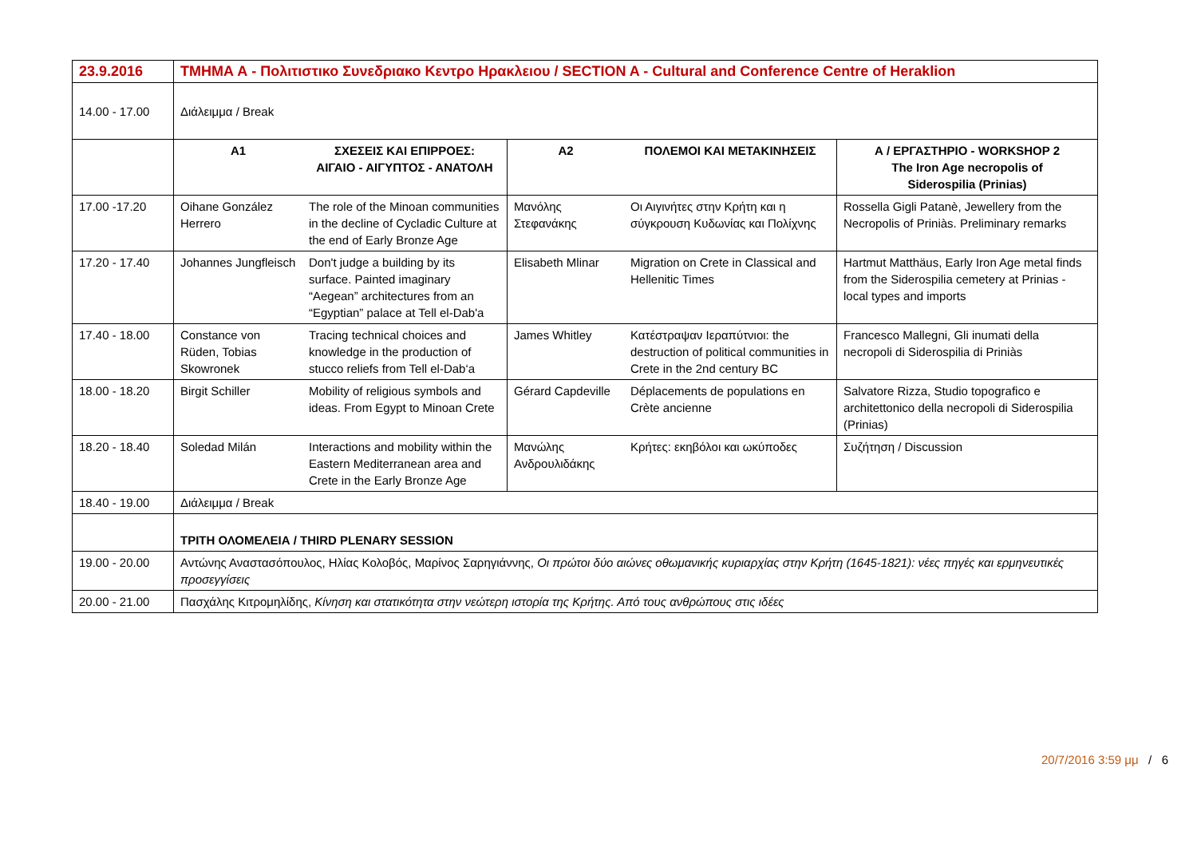| 23.9.2016 | ΤΜΗΜΑ Α - Πολιτιστικο Συνεδριακο Κεντρο Ηρακλειου / SECTION A - Cultural and Conference Centre of Heraklion | | | | |
| 14.00 - 17.00 | Διάλειμμα / Break | | | | |
| | A1 | ΣΧΕΣΕΙΣ ΚΑΙ ΕΠΙΡΡΟΕΣ: ΑΙΓΑΙΟ - ΑΙΓΥΠΤΟΣ - ΑΝΑΤΟΛΗ | A2 | ΠΟΛΕΜΟΙ ΚΑΙ ΜΕΤΑΚΙΝΗΣΕΙΣ | Α / ΕΡΓΑΣΤΗΡΙΟ - WORKSHOP 2 The Iron Age necropolis of Siderospilia (Prinias) |
| 17.00 -17.20 | Oihane González Herrero | The role of the Minoan communities in the decline of Cycladic Culture at the end of Early Bronze Age | Μανόλης Στεφανάκης | Οι Αιγινήτες στην Κρήτη και η σύγκρουση Κυδωνίας και Πολίχνης | Rossella Gigli Patanè, Jewellery from the Necropolis of Priniàs. Preliminary remarks |
| 17.20 - 17.40 | Johannes Jungfleisch | Don't judge a building by its surface. Painted imaginary “Aegean” architectures from an “Egyptian” palace at Tell el-Dab'a | Elisabeth Mlinar | Migration on Crete in Classical and Hellenitic Times | Hartmut Matthäus, Early Iron Age metal finds from the Siderospilia cemetery at Prinias - local types and imports |
| 17.40 - 18.00 | Constance von Rüden, Tobias Skowronek | Tracing technical choices and knowledge in the production of stucco reliefs from Tell el-Dab‘a | James Whitley | Κατέστραψαν Ιεραπύτνιοι: the destruction of political communities in Crete in the 2nd century BC | Francesco Mallegni, Gli inumati della necropoli di Siderospilia di Priniàs |
| 18.00 - 18.20 | Birgit Schiller | Mobility of religious symbols and ideas. From Egypt to Minoan Crete | Gérard Capdeville | Déplacements de populations en Crète ancienne | Salvatore Rizza, Studio topografico e architettonico della necropoli di Siderospilia (Prinias) |
| 18.20 - 18.40 | Soledad Milán | Interactions and mobility within the Eastern Mediterranean area and Crete in the Early Bronze Age | Μανώλης Ανδρουλιδάκης | Κρήτες: εκηβόλοι και ωκύποδες | Συζήτηση / Discussion |
| 18.40 - 19.00 | Διάλειμμα / Break | | | | |
| | ΤΡΙΤΗ ΟΛΟΜΕΛΕΙΑ / THIRD PLENARY SESSION | | | | |
| 19.00 - 20.00 | Αντώνης Αναστασόπουλος, Ηλίας Κολοβός, Μαρίνος Σαρηγιάννης, Οι πρώτοι δύο αιώνες οθωμανικής κυριαρχίας στην Κρήτη (1645-1821): νέες πηγές και ερμηνευτικές προσεγγίσεις | | | | |
| 20.00 - 21.00 | Πασχάλης Κιτρομηλίδης, Κίνηση και στατικότητα στην νεώτερη ιστορία της Κρήτης. Από τους ανθρώπους στις ιδέες | | | | |
20/7/2016 3:59 μμ / 6